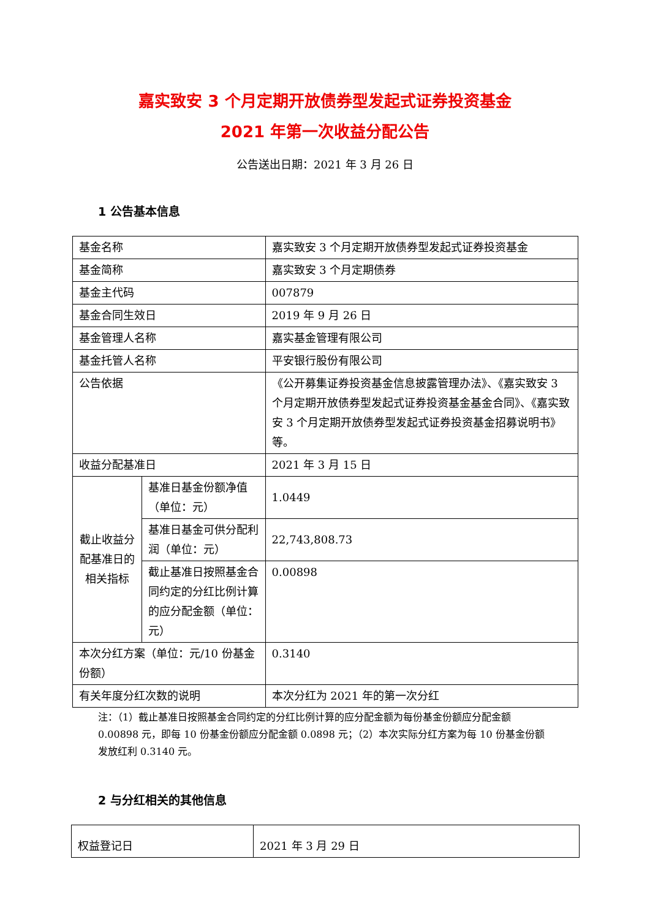嘉实致安 3 个月定期开放债券型发起式证券投资基金
2021 年第一次收益分配公告
公告送出日期：2021 年 3 月 26 日
1 公告基本信息
| 基金名称 | | 嘉实致安 3 个月定期开放债券型发起式证券投资基金 |
| 基金简称 | | 嘉实致安 3 个月定期债券 |
| 基金主代码 | | 007879 |
| 基金合同生效日 | | 2019 年 9 月 26 日 |
| 基金管理人名称 | | 嘉实基金管理有限公司 |
| 基金托管人名称 | | 平安银行股份有限公司 |
| 公告依据 | | 《公开募集证券投资基金信息披露管理办法》、《嘉实致安 3 个月定期开放债券型发起式证券投资基金基金合同》、《嘉实致安 3 个月定期开放债券型发起式证券投资基金招募说明书》等。 |
| 收益分配基准日 | | 2021 年 3 月 15 日 |
| 截止收益分配基准日的相关指标 | 基准日基金份额净值（单位：元） | 1.0449 |
| | 基准日基金可供分配利润（单位：元） | 22,743,808.73 |
| | 截止基准日按照基金合同约定的分红比例计算的应分配金额（单位：元） | 0.00898 |
| 本次分红方案（单位：元/10 份基金份额） | | 0.3140 |
| 有关年度分红次数的说明 | | 本次分红为 2021 年的第一次分红 |
注：（1）截止基准日按照基金合同约定的分红比例计算的应分配金额为每份基金份额应分配金额 0.00898 元，即每 10 份基金份额应分配金额 0.0898 元；（2）本次实际分红方案为每 10 份基金份额发放红利 0.3140 元。
2 与分红相关的其他信息
| 权益登记日 | 2021 年 3 月 29 日 |